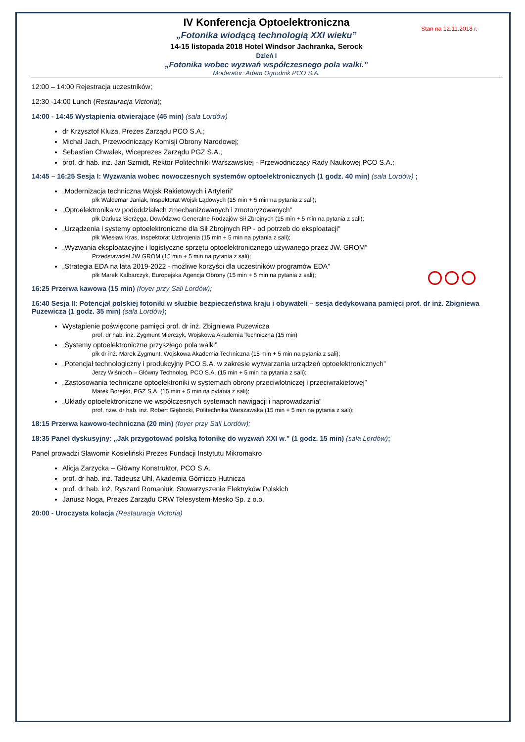Stan na 12.11.2018 r.
IV Konferencja Optoelektroniczna
„Fotonika wiodącą technologią XXI wieku”
14-15 listopada 2018 Hotel Windsor Jachranka, Serock
Dzień I
„Fotonika wobec wyzwań współczesnego pola walki.”
Moderator: Adam Ogrodnik PCO S.A.
12:00 – 14:00 Rejestracja uczestników;
12:30 -14:00 Lunch (Restauracja Victoria);
14:00 - 14:45 Wystąpienia otwierające (45 min) (sala Lordów)
dr Krzysztof Kluza, Prezes Zarządu PCO S.A.;
Michał Jach, Przewodniczący Komisji Obrony Narodowej;
Sebastian Chwałek, Wiceprezes Zarządu PGZ S.A.;
prof. dr hab. inż. Jan Szmidt, Rektor Politechniki Warszawskiej - Przewodniczący Rady Naukowej PCO S.A.;
14:45 – 16:25 Sesja I: Wyzwania wobec nowoczesnych systemów optoelektronicznych (1 godz. 40 min) (sala Lordów) ;
„Modernizacja techniczna Wojsk Rakietowych i Artylerii”
płk Waldemar Janiak, Inspektorat Wojsk Lądowych (15 min + 5 min na pytania z sali);
„Optoelektronika w pododdziałach zmechanizowanych i zmotoryzowanych”
płk Dariusz Sierżęga, Dowództwo Generalne Rodzajów Sił Zbrojnych (15 min + 5 min na pytania z sali);
„Urządzenia i systemy optoelektroniczne dla Sił Zbrojnych RP - od potrzeb do eksploatacji"
płk Wiesław Kras, Inspektorat Uzbrojenia (15 min + 5 min na pytania z sali);
„Wyzwania eksploatacyjne i logistyczne sprzętu optoelektronicznego używanego przez JW. GROM”
Przedstawiciel JW GROM (15 min + 5 min na pytania z sali);
„Strategia EDA na lata 2019-2022 - możliwe korzyści dla uczestników programów EDA”
płk Marek Kalbarczyk, Europejska Agencja Obrony (15 min + 5 min na pytania z sali);
16:25 Przerwa kawowa (15 min) (foyer przy Sali Lordów);
16:40 Sesja II: Potencjał polskiej fotoniki w służbie bezpieczeństwa kraju i obywateli – sesja dedykowana pamięci prof. dr inż. Zbigniewa Puzewicza (1 godz. 35 min) (sala Lordów);
Wystąpienie poświęcone pamięci prof. dr inż. Zbigniewa Puzewicza
prof. dr hab. inż. Zygmunt Mierczyk, Wojskowa Akademia Techniczna (15 min)
„Systemy optoelektroniczne przyszłego pola walki”
płk dr inż. Marek Zygmunt, Wojskowa Akademia Techniczna (15 min + 5 min na pytania z sali);
„Potencjał technologiczny i produkcyjny PCO S.A. w zakresie wytwarzania urządzeń optoelektronicznych”
Jerzy Wiśnioch – Główny Technolog, PCO S.A. (15 min + 5 min na pytania z sali);
„Zastosowania techniczne optoelektroniki w systemach obrony przeciwlotniczej i przeciwrakietowej”
Marek Borejko, PGZ S.A. (15 min + 5 min na pytania z sali);
„Układy optoelektroniczne we współczesnych systemach nawigacji i naprowadzania”
prof. nzw. dr hab. inż. Robert Głębocki, Politechnika Warszawska (15 min + 5 min na pytania z sali);
18:15 Przerwa kawowo-techniczna (20 min) (foyer przy Sali Lordów);
18:35 Panel dyskusyjny: „Jak przygotować polską fotonikę do wyzwań XXI w.” (1 godz. 15 min) (sala Lordów);
Panel prowadzi Sławomir Kosieliński Prezes Fundacji Instytutu Mikromakro
Alicja Zarzycka – Główny Konstruktor, PCO S.A.
prof. dr hab. inż. Tadeusz Uhl, Akademia Górniczo Hutnicza
prof. dr hab. inż. Ryszard Romaniuk, Stowarzyszenie Elektryków Polskich
Janusz Noga, Prezes Zarządu CRW Telesystem-Mesko Sp. z o.o.
20:00 - Uroczysta kolacja (Restauracja Victoria)